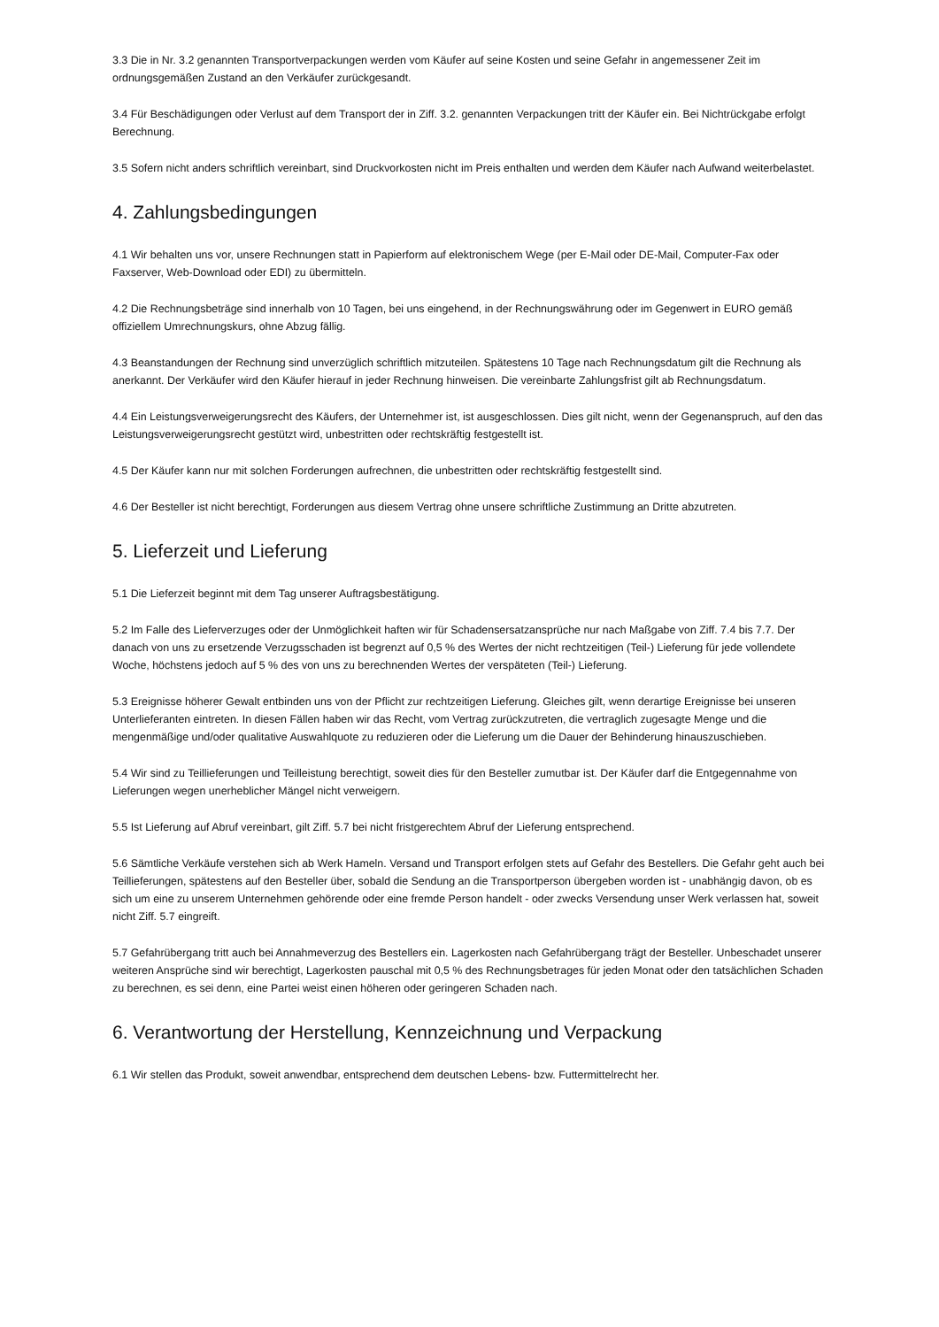3.3 Die in Nr. 3.2 genannten Transportverpackungen werden vom Käufer auf seine Kosten und seine Gefahr in angemessener Zeit im ordnungsgemäßen Zustand an den Verkäufer zurückgesandt.
3.4 Für Beschädigungen oder Verlust auf dem Transport der in Ziff. 3.2. genannten Verpackungen tritt der Käufer ein. Bei Nichtrückgabe erfolgt Berechnung.
3.5 Sofern nicht anders schriftlich vereinbart, sind Druckvorkosten nicht im Preis enthalten und werden dem Käufer nach Aufwand weiterbelastet.
4. Zahlungsbedingungen
4.1 Wir behalten uns vor, unsere Rechnungen statt in Papierform auf elektronischem Wege (per E-Mail oder DE-Mail, Computer-Fax oder Faxserver, Web-Download oder EDI) zu übermitteln.
4.2 Die Rechnungsbeträge sind innerhalb von 10 Tagen, bei uns eingehend, in der Rechnungswährung oder im Gegenwert in EURO gemäß offiziellem Umrechnungskurs, ohne Abzug fällig.
4.3 Beanstandungen der Rechnung sind unverzüglich schriftlich mitzuteilen. Spätestens 10 Tage nach Rechnungsdatum gilt die Rechnung als anerkannt. Der Verkäufer wird den Käufer hierauf in jeder Rechnung hinweisen. Die vereinbarte Zahlungsfrist gilt ab Rechnungsdatum.
4.4 Ein Leistungsverweigerungsrecht des Käufers, der Unternehmer ist, ist ausgeschlossen. Dies gilt nicht, wenn der Gegenanspruch, auf den das Leistungsverweigerungsrecht gestützt wird, unbestritten oder rechtskräftig festgestellt ist.
4.5 Der Käufer kann nur mit solchen Forderungen aufrechnen, die unbestritten oder rechtskräftig festgestellt sind.
4.6 Der Besteller ist nicht berechtigt, Forderungen aus diesem Vertrag ohne unsere schriftliche Zustimmung an Dritte abzutreten.
5. Lieferzeit und Lieferung
5.1 Die Lieferzeit beginnt mit dem Tag unserer Auftragsbestätigung.
5.2 Im Falle des Lieferverzuges oder der Unmöglichkeit haften wir für Schadensersatzansprüche nur nach Maßgabe von Ziff. 7.4 bis 7.7. Der danach von uns zu ersetzende Verzugsschaden ist begrenzt auf 0,5 % des Wertes der nicht rechtzeitigen (Teil-) Lieferung für jede vollendete Woche, höchstens jedoch auf 5 % des von uns zu berechnenden Wertes der verspäteten (Teil-) Lieferung.
5.3 Ereignisse höherer Gewalt entbinden uns von der Pflicht zur rechtzeitigen Lieferung. Gleiches gilt, wenn derartige Ereignisse bei unseren Unterlieferanten eintreten. In diesen Fällen haben wir das Recht, vom Vertrag zurückzutreten, die vertraglich zugesagte Menge und die mengenmäßige und/oder qualitative Auswahlquote zu reduzieren oder die Lieferung um die Dauer der Behinderung hinauszuschieben.
5.4 Wir sind zu Teillieferungen und Teilleistung berechtigt, soweit dies für den Besteller zumutbar ist. Der Käufer darf die Entgegennahme von Lieferungen wegen unerheblicher Mängel nicht verweigern.
5.5 Ist Lieferung auf Abruf vereinbart, gilt Ziff. 5.7 bei nicht fristgerechtem Abruf der Lieferung entsprechend.
5.6 Sämtliche Verkäufe verstehen sich ab Werk Hameln. Versand und Transport erfolgen stets auf Gefahr des Bestellers. Die Gefahr geht auch bei Teillieferungen, spätestens auf den Besteller über, sobald die Sendung an die Transportperson übergeben worden ist - unabhängig davon, ob es sich um eine zu unserem Unternehmen gehörende oder eine fremde Person handelt - oder zwecks Versendung unser Werk verlassen hat, soweit nicht Ziff. 5.7 eingreift.
5.7 Gefahrübergang tritt auch bei Annahmeverzug des Bestellers ein. Lagerkosten nach Gefahrübergang trägt der Besteller. Unbeschadet unserer weiteren Ansprüche sind wir berechtigt, Lagerkosten pauschal mit 0,5 % des Rechnungsbetrages für jeden Monat oder den tatsächlichen Schaden zu berechnen, es sei denn, eine Partei weist einen höheren oder geringeren Schaden nach.
6. Verantwortung der Herstellung, Kennzeichnung und Verpackung
6.1 Wir stellen das Produkt, soweit anwendbar, entsprechend dem deutschen Lebens- bzw. Futtermittelrecht her.